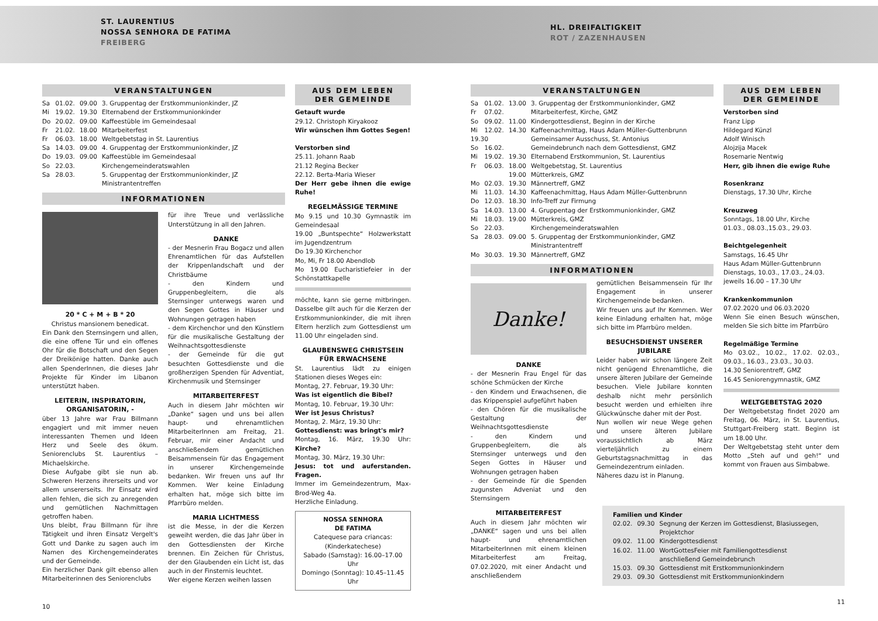ST. LAURENTIUS
NOSSA SENHORA DE FATIMA
FREIBERG
HL. DREIFALTIGKEIT
ROT / ZAZENHAUSEN
VERANSTALTUNGEN
| Sa | 01.02. | 09.00 | 3. Gruppentag der Erstkommunionkinder, JZ |
| Mi | 19.02. | 19.30 | Elternabend der Erstkommunionkinder |
| Do | 20.02. | 09.00 | Kaffeestüble im Gemeindesaal |
| Fr | 21.02. | 18.00 | Mitarbeiterfest |
| Fr | 06.03. | 18.00 | Weltgebetstag in St. Laurentius |
| Sa | 14.03. | 09.00 | 4. Gruppentag der Erstkommunionkinder, JZ |
| Do | 19.03. | 09.00 | Kaffeestüble im Gemeindesaal |
| So | 22.03. | | Kirchengemeinderatswahlen |
| Sa | 28.03. | | 5. Gruppentag der Erstkommunionkinder, JZ Ministrantentreffen |
INFORMATIONEN
20 * C + M + B * 20
Christus mansionem benedicat.
Ein Dank den Sternsingern und allen, die eine offene Tür und ein offenes Ohr für die Botschaft und den Segen der Dreikönige hatten. Danke auch allen SpenderInnen, die dieses Jahr Projekte für Kinder im Libanon unterstützt haben.
LEITERIN, INSPIRATORIN, ORGANISATORIN, -
über 13 Jahre war Frau Billmann engagiert und mit immer neuen interessanten Themen und Ideen Herz und Seele des ökum. Seniorenclubs St. Laurentius – Michaelskirche.
Diese Aufgabe gibt sie nun ab. Schweren Herzens ihrerseits und vor allem unsererseits. Ihr Einsatz wird allen fehlen, die sich zu anregenden und gemütlichen Nachmittagen getroffen haben.
Uns bleibt, Frau Billmann für ihre Tätigkeit und ihren Einsatz Vergelt's Gott und Danke zu sagen auch im Namen des Kirchengemeinderates und der Gemeinde.
Ein herzlicher Dank gilt ebenso allen Mitarbeiterinnen des Seniorenclubs
für ihre Treue und verlässliche Unterstützung in all den Jahren.
DANKE
- der Mesnerin Frau Bogacz und allen Ehrenamtlichen für das Aufstellen der Krippenlandschaft und der Christbäume
- den Kindern und Gruppenbegleitern, die als Sternsinger unterwegs waren und den Segen Gottes in Häuser und Wohnungen getragen haben
- dem Kirchenchor und den Künstlern für die musikalische Gestaltung der Weihnachtsgottesdienste
- der Gemeinde für die gut besuchten Gottesdienste und die großherzigen Spenden für Adventiat, Kirchenmusik und Sternsinger
MITARBEITERFEST
Auch in diesem Jahr möchten wir „Danke“ sagen und uns bei allen haupt- und ehrenamtlichen MitarbeiterInnen am Freitag, 21. Februar, mir einer Andacht und anschließendem gemütlichen Beisammensein für das Engagement in unserer Kirchengemeinde bedanken. Wir freuen uns auf Ihr Kommen. Wer keine Einladung erhalten hat, möge sich bitte im Pfarrbüro melden.
MARIA LICHTMESS
ist die Messe, in der die Kerzen geweiht werden, die das Jahr über in den Gottesdiensten der Kirche brennen. Ein Zeichen für Christus, der den Glaubenden ein Licht ist, das auch in der Finsternis leuchtet.
Wer eigene Kerzen weihen lassen
10
AUS DEM LEBEN
DER GEMEINDE
Getauft wurde
29.12. Christoph Kiryakooz
Wir wünschen ihm Gottes Segen!
Verstorben sind
25.11. Johann Raab
21.12 Regina Becker
22.12. Berta-Maria Wieser
Der Herr gebe ihnen die ewige Ruhe!
REGELMÄSSIGE TERMINE
Mo 9.15 und 10.30 Gymnastik im Gemeindesaal
19.00 „Buntspechte“ Holzwerkstatt im Jugendzentrum
Do 19.30 Kirchenchor
Mo, Mi, Fr 18.00 Abendlob
Mo 19.00 Eucharistiefeier in der Schönstattkapelle
möchte, kann sie gerne mitbringen. Dasselbe gilt auch für die Kerzen der Erstkommunionkinder, die mit ihren Eltern herzlich zum Gottesdienst um 11.00 Uhr eingeladen sind.
GLAUBENSWEG CHRISTSEIN FÜR ERWACHSENE
St. Laurentius lädt zu einigen Stationen dieses Weges ein:
Montag, 27. Februar, 19.30 Uhr:
Was ist eigentlich die Bibel?
Montag, 10. Februar, 19.30 Uhr:
Wer ist Jesus Christus?
Montag, 2. März, 19.30 Uhr:
Gottesdienst: was bringt's mir?
Montag, 16. März, 19.30 Uhr: Kirche?
Montag, 30. März, 19.30 Uhr:
Jesus: tot und auferstanden. Fragen.
Immer im Gemeindezentrum, Max-Brod-Weg 4a.
Herzliche Einladung.
NOSSA SENHORA
DE FATIMA
Catequese para criancas:
(Kinderkatechese)
Sabado (Samstag): 16.00–17.00 Uhr
Domingo (Sonntag): 10.45–11.45 Uhr
VERANSTALTUNGEN
| Sa | 01.02. | 13.00 | 3. Gruppentag der Erstkommunionkinder, GMZ |
| Fr | 07.02. | | Mitarbeiterfest, Kirche, GMZ |
| So | 09.02. | 11.00 | Kindergottesdienst, Beginn in der Kirche |
| Mi | 12.02. | 14.30 | Kaffeenachmittag, Haus Adam Müller-Guttenbrunn |
| 19.30 | | | Gemeinsamer Ausschuss, St. Antonius |
| So | 16.02. | | Gemeindebrunch nach dem Gottesdienst, GMZ |
| Mi | 19.02. | 19.30 | Elternabend Erstkommunion, St. Laurentius |
| Fr | 06.03. | 18.00 | Weltgebetstag, St. Laurentius |
| | | 19.00 | Mütterkreis, GMZ |
| Mo | 02.03. | 19.30 | Männertreff, GMZ |
| Mi | 11.03. | 14.30 | Kaffeenachmittag, Haus Adam Müller-Guttenbrunn |
| Do | 12.03. | 18.30 | Info-Treff zur Firmung |
| Sa | 14.03. | 13.00 | 4. Gruppentag der Erstkommunionkinder, GMZ |
| Mi | 18.03. | 19.00 | Mütterkreis, GMZ |
| So | 22.03. | | Kirchengemeinderatswahlen |
| Sa | 28.03. | 09.00 | 5. Gruppentag der Erstkommunionkinder, GMZ Ministrantentreff |
| Mo | 30.03. | 19.30 | Männertreff, GMZ |
INFORMATIONEN
Danke!
DANKE
- der Mesnerin Frau Engel für das schöne Schmücken der Kirche
- den Kindern und Erwachsenen, die das Krippenspiel aufgeführt haben
- den Chören für die musikalische Gestaltung der Weihnachtsgottesdienste
- den Kindern und Gruppenbegleitern, die als Sternsinger unterwegs und den Segen Gottes in Häuser und Wohnungen getragen haben
- der Gemeinde für die Spenden zugunsten Adveniat und den Sternsingern
MITARBEITERFEST
Auch in diesem Jahr möchten wir „DANKE“ sagen und uns bei allen haupt- und ehrenamtlichen MitarbeiterInnen mit einem kleinen Mitarbeiterfest am Freitag, 07.02.2020, mit einer Andacht und anschließendem
gemütlichen Beisammensein für Ihr Engagement in unserer Kirchengemeinde bedanken.
Wir freuen uns auf Ihr Kommen. Wer keine Einladung erhalten hat, möge sich bitte im Pfarrbüro melden.
BESUCHSDIENST UNSERER JUBILARE
Leider haben wir schon längere Zeit nicht genügend Ehrenamtliche, die unsere älteren Jubilare der Gemeinde besuchen. Viele Jubilare konnten deshalb nicht mehr persönlich besucht werden und erhielten ihre Glückwünsche daher mit der Post.
Nun wollen wir neue Wege gehen und unsere älteren Jubilare voraussichtlich ab März vierteljährlich zu einem Geburtstagsnachmittag in das Gemeindezentrum einladen.
Näheres dazu ist in Planung.
AUS DEM LEBEN
DER GEMEINDE
Verstorben sind
Franz Lipp
Hildegard Künzl
Adolf Winisch
Alojzija Macek
Rosemarie Nentwig
Herr, gib ihnen die ewige Ruhe
Rosenkranz
Dienstags, 17.30 Uhr, Kirche
Kreuzweg
Sonntags, 18.00 Uhr, Kirche
01.03., 08.03.,15.03., 29.03.
Beichtgelegenheit
Samstags, 16.45 Uhr
Haus Adam Müller-Guttenbrunn
Dienstags, 10.03., 17.03., 24.03.
jeweils 16.00 – 17.30 Uhr
Krankenkommunion
07.02.2020 und 06.03.2020
Wenn Sie einen Besuch wünschen, melden Sie sich bitte im Pfarrbüro
Regelmäßige Termine
Mo 03.02., 10.02., 17.02. 02.03., 09.03., 16.03., 23.03., 30.03.
14.30 Seniorentreff, GMZ
16.45 Seniorengymnastik, GMZ
WELTGEBETSTAG 2020
Der Weltgebetstag findet 2020 am Freitag, 06. März, in St. Laurentius, Stuttgart-Freiberg statt. Beginn ist um 18.00 Uhr.
Der Weltgebetstag steht unter dem Motto „Steh auf und geh!“ und kommt von Frauen aus Simbabwe.
Familien und Kinder
| 02.02. | 09.30 | Segnung der Kerzen im Gottesdienst, Blasiussegen, Projektchor |
| 09.02. | 11.00 | Kindergottesdienst |
| 16.02. | 11.00 | WortGottesFeier mit Familiengottesdienst anschließend Gemeindebrunch |
| 15.03. | 09.30 | Gottesdienst mit Erstkommunionkindern |
| 29.03. | 09.30 | Gottesdienst mit Erstkommunionkindern |
11